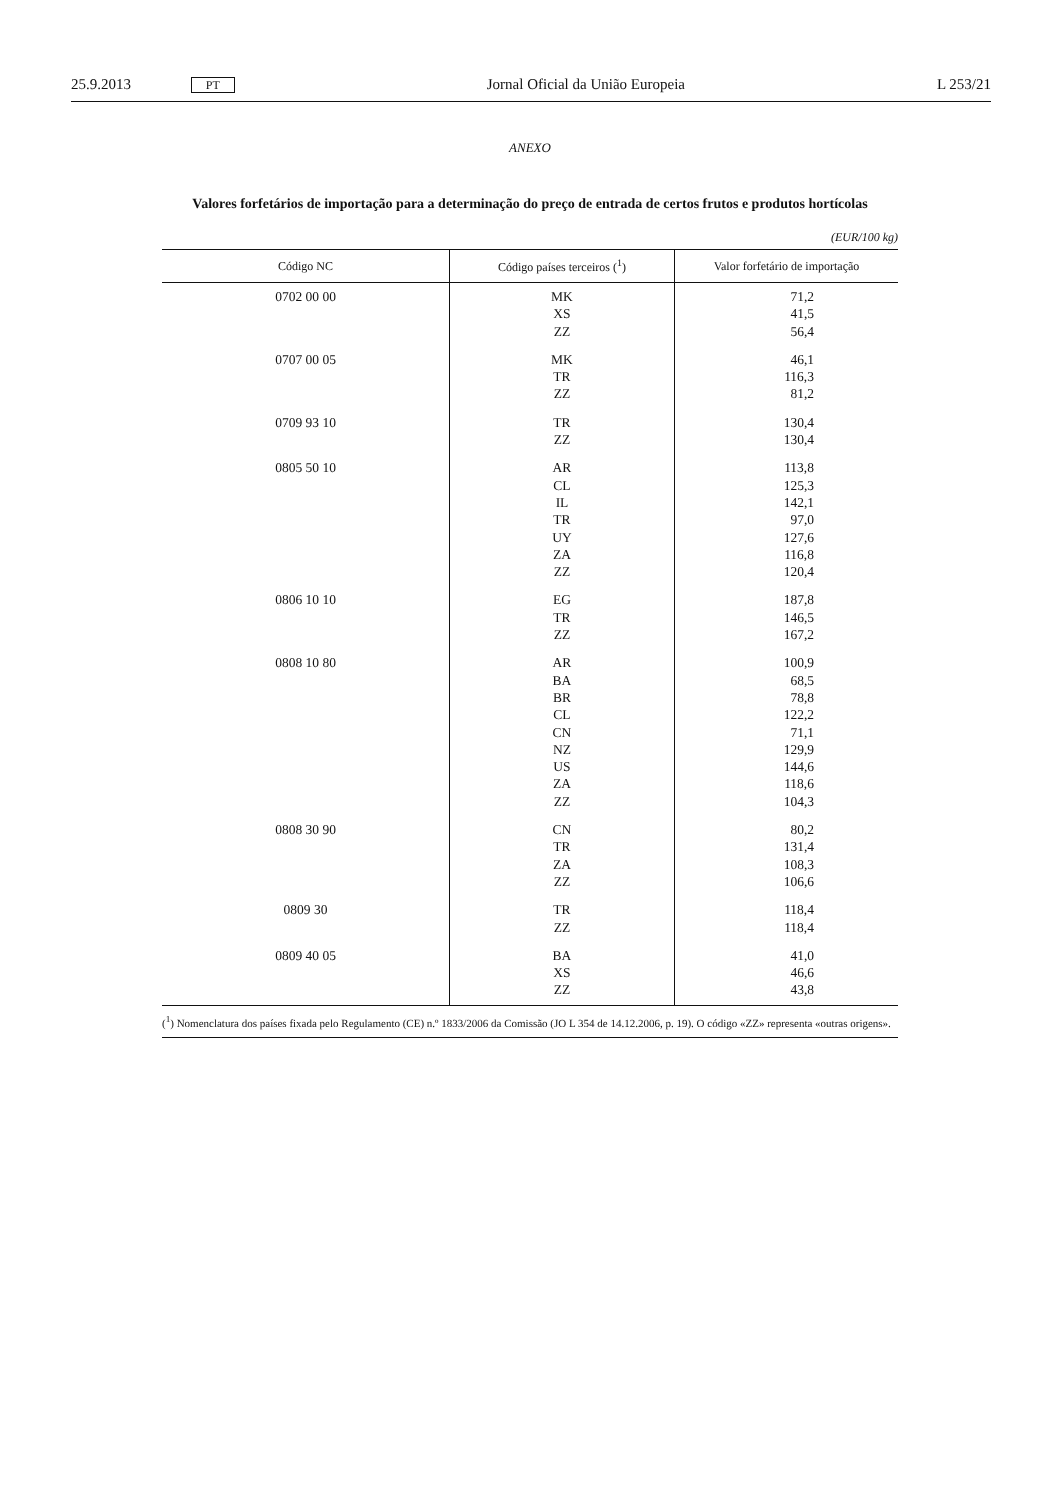25.9.2013 PT Jornal Oficial da União Europeia L 253/21
ANEXO
Valores forfetários de importação para a determinação do preço de entrada de certos frutos e produtos hortícolas
(EUR/100 kg)
| Código NC | Código países terceiros (<sup>1</sup>) | Valor forfetário de importação |
| --- | --- | --- |
| 0702 00 00 | MK XS ZZ | 71,2 41,5 56,4 |
| 0707 00 05 | MK TR ZZ | 46,1 116,3 81,2 |
| 0709 93 10 | TR ZZ | 130,4 130,4 |
| 0805 50 10 | AR CL IL TR UY ZA ZZ | 113,8 125,3 142,1 97,0 127,6 116,8 120,4 |
| 0806 10 10 | EG TR ZZ | 187,8 146,5 167,2 |
| 0808 10 80 | AR BA BR CL CN NZ US ZA ZZ | 100,9 68,5 78,8 122,2 71,1 129,9 144,6 118,6 104,3 |
| 0808 30 90 | CN TR ZA ZZ | 80,2 131,4 108,3 106,6 |
| 0809 30 | TR ZZ | 118,4 118,4 |
| 0809 40 05 | BA XS ZZ | 41,0 46,6 43,8 |
(<sup>1</sup>) Nomenclatura dos países fixada pelo Regulamento (CE) n.º 1833/2006 da Comissão (JO L 354 de 14.12.2006, p. 19). O código «ZZ» representa «outras origens».